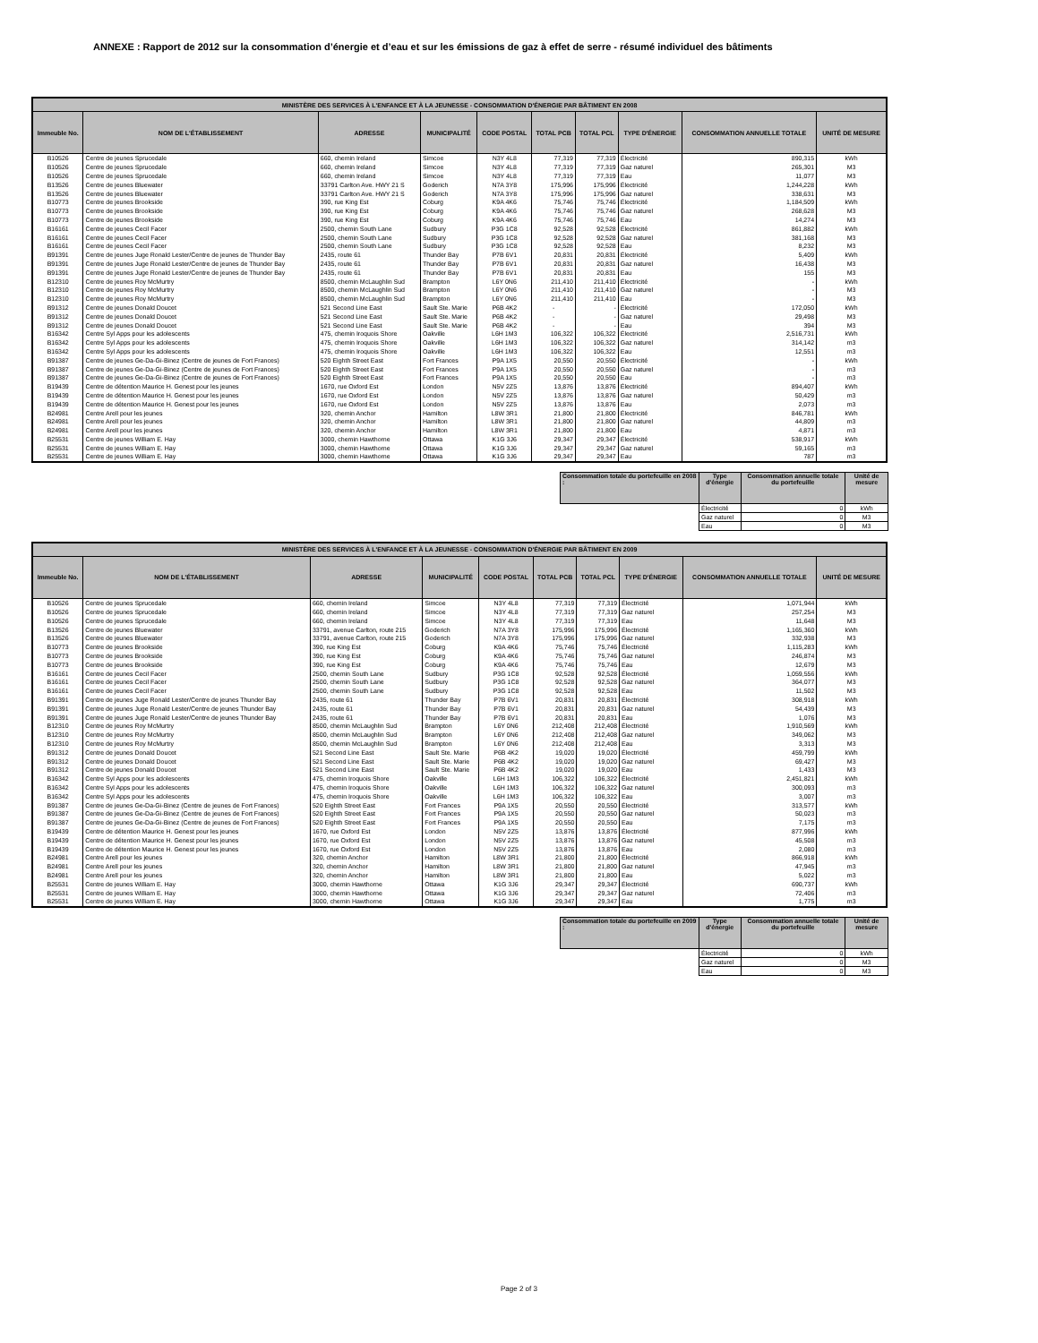ANNEXE : Rapport de 2012 sur la consommation d’énergie et d’eau et sur les émissions de gaz à effet de serre - résumé individuel des bâtiments
| MINISTÈRE DES SERVICES À L'ENFANCE ET À LA JEUNESSE - CONSOMMATION D'ÉNERGIE PAR BÂTIMENT EN 2008 | | | | | | | | | |
| --- | --- | --- | --- | --- | --- | --- | --- | --- | --- |
| Immeuble No. | NOM DE L'ÉTABLISSEMENT | ADRESSE | MUNICIPALITÉ | CODE POSTAL | TOTAL PCB | TOTAL PCL | TYPE D'ÉNERGIE | CONSOMMATION ANNUELLE TOTALE | UNITÉ DE MESURE |
| B10526 | Centre de jeunes Sprucedale | 660, chemin Ireland | Simcoe | N3Y 4L8 | 77,319 | 77,319 | Électricité | 890,315 | kWh |
| B10526 | Centre de jeunes Sprucedale | 660, chemin Ireland | Simcoe | N3Y 4L8 | 77,319 | 77,319 | Gaz naturel | 265,301 | M3 |
| B10526 | Centre de jeunes Sprucedale | 660, chemin Ireland | Simcoe | N3Y 4L8 | 77,319 | 77,319 | Eau | 11,077 | M3 |
| B13526 | Centre de jeunes Bluewater | 33791 Carlton Ave. HWY 21 S | Goderich | N7A 3Y8 | 175,996 | 175,996 | Électricité | 1,244,228 | kWh |
| B13526 | Centre de jeunes Bluewater | 33791 Carlton Ave. HWY 21 S | Goderich | N7A 3Y8 | 175,996 | 175,996 | Gaz naturel | 338,631 | M3 |
| B10773 | Centre de jeunes Brookside | 390, rue King Est | Coburg | K9A 4K6 | 75,746 | 75,746 | Électricité | 1,184,509 | kWh |
| B10773 | Centre de jeunes Brookside | 390, rue King Est | Coburg | K9A 4K6 | 75,746 | 75,746 | Gaz naturel | 268,628 | M3 |
| B10773 | Centre de jeunes Brookside | 390, rue King Est | Coburg | K9A 4K6 | 75,746 | 75,746 | Eau | 14,274 | M3 |
| B16161 | Centre de jeunes Cecil Facer | 2500, chemin South Lane | Sudbury | P3G 1C8 | 92,528 | 92,528 | Électricité | 861,882 | kWh |
| B16161 | Centre de jeunes Cecil Facer | 2500, chemin South Lane | Sudbury | P3G 1C8 | 92,528 | 92,528 | Gaz naturel | 381,168 | M3 |
| B16161 | Centre de jeunes Cecil Facer | 2500, chemin South Lane | Sudbury | P3G 1C8 | 92,528 | 92,528 | Eau | 8,232 | M3 |
| B91391 | Centre de jeunes Juge Ronald Lester/Centre de jeunes de Thunder Bay | 2435, route 61 | Thunder Bay | P7B 6V1 | 20,831 | 20,831 | Électricité | 5,409 | kWh |
| B91391 | Centre de jeunes Juge Ronald Lester/Centre de jeunes de Thunder Bay | 2435, route 61 | Thunder Bay | P7B 6V1 | 20,831 | 20,831 | Gaz naturel | 16,438 | M3 |
| B91391 | Centre de jeunes Juge Ronald Lester/Centre de jeunes de Thunder Bay | 2435, route 61 | Thunder Bay | P7B 6V1 | 20,831 | 20,831 | Eau | 155 | M3 |
| B12310 | Centre de jeunes Roy McMurtry | 8500, chemin McLaughlin Sud | Brampton | L6Y 0N6 | 211,410 | 211,410 | Électricité | - | kWh |
| B12310 | Centre de jeunes Roy McMurtry | 8500, chemin McLaughlin Sud | Brampton | L6Y 0N6 | 211,410 | 211,410 | Gaz naturel | - | M3 |
| B12310 | Centre de jeunes Roy McMurtry | 8500, chemin McLaughlin Sud | Brampton | L6Y 0N6 | 211,410 | 211,410 | Eau | - | M3 |
| B91312 | Centre de jeunes Donald Doucet | 521 Second Line East | Sault Ste. Marie | P6B 4K2 | - | - | Électricité | 172,050 | kWh |
| B91312 | Centre de jeunes Donald Doucet | 521 Second Line East | Sault Ste. Marie | P6B 4K2 | - | - | Gaz naturel | 29,498 | M3 |
| B91312 | Centre de jeunes Donald Doucet | 521 Second Line East | Sault Ste. Marie | P6B 4K2 | - | - | Eau | 394 | M3 |
| B16342 | Centre Syl Apps pour les adolescents | 475, chemin Iroquois Shore | Oakville | L6H 1M3 | 106,322 | 106,322 | Électricité | 2,516,731 | kWh |
| B16342 | Centre Syl Apps pour les adolescents | 475, chemin Iroquois Shore | Oakville | L6H 1M3 | 106,322 | 106,322 | Gaz naturel | 314,142 | m3 |
| B16342 | Centre Syl Apps pour les adolescents | 475, chemin Iroquois Shore | Oakville | L6H 1M3 | 106,322 | 106,322 | Eau | 12,551 | m3 |
| B91387 | Centre de jeunes Ge-Da-Gi-Binez (Centre de jeunes de Fort Frances) | 520 Eighth Street East | Fort Frances | P9A 1X5 | 20,550 | 20,550 | Électricité | - | kWh |
| B91387 | Centre de jeunes Ge-Da-Gi-Binez (Centre de jeunes de Fort Frances) | 520 Eighth Street East | Fort Frances | P9A 1X5 | 20,550 | 20,550 | Gaz naturel | - | m3 |
| B91387 | Centre de jeunes Ge-Da-Gi-Binez (Centre de jeunes de Fort Frances) | 520 Eighth Street East | Fort Frances | P9A 1X5 | 20,550 | 20,550 | Eau | - | m3 |
| B19439 | Centre de détention Maurice H. Genest pour les jeunes | 1670, rue Oxford Est | London | N5V 2Z5 | 13,876 | 13,876 | Électricité | 894,407 | kWh |
| B19439 | Centre de détention Maurice H. Genest pour les jeunes | 1670, rue Oxford Est | London | N5V 2Z5 | 13,876 | 13,876 | Gaz naturel | 50,429 | m3 |
| B19439 | Centre de détention Maurice H. Genest pour les jeunes | 1670, rue Oxford Est | London | N5V 2Z5 | 13,876 | 13,876 | Eau | 2,073 | m3 |
| B24981 | Centre Arell pour les jeunes | 320, chemin Anchor | Hamilton | L8W 3R1 | 21,800 | 21,800 | Électricité | 846,781 | kWh |
| B24981 | Centre Arell pour les jeunes | 320, chemin Anchor | Hamilton | L8W 3R1 | 21,800 | 21,800 | Gaz naturel | 44,809 | m3 |
| B24981 | Centre Arell pour les jeunes | 320, chemin Anchor | Hamilton | L8W 3R1 | 21,800 | 21,800 | Eau | 4,871 | m3 |
| B25531 | Centre de jeunes William E. Hay | 3000, chemin Hawthorne | Ottawa | K1G 3J6 | 29,347 | 29,347 | Électricité | 538,917 | kWh |
| B25531 | Centre de jeunes William E. Hay | 3000, chemin Hawthorne | Ottawa | K1G 3J6 | 29,347 | 29,347 | Gaz naturel | 59,165 | m3 |
| B25531 | Centre de jeunes William E. Hay | 3000, chemin Hawthorne | Ottawa | K1G 3J6 | 29,347 | 29,347 | Eau | 787 | m3 |
| Consommation totale du portefeuille en 2008 : | Type d'énergie | Consommation annuelle totale du portefeuille | Unité de mesure |
| --- | --- | --- | --- |
| | Électricité | 0 | kWh |
| | Gaz naturel | 0 | M3 |
| | Eau | 0 | M3 |
| MINISTÈRE DES SERVICES À L'ENFANCE ET À LA JEUNESSE - CONSOMMATION D'ÉNERGIE PAR BÂTIMENT EN 2009 | | | | | | | | | |
| --- | --- | --- | --- | --- | --- | --- | --- | --- | --- |
| Immeuble No. | NOM DE L'ÉTABLISSEMENT | ADRESSE | MUNICIPALITÉ | CODE POSTAL | TOTAL PCB | TOTAL PCL | TYPE D'ÉNERGIE | CONSOMMATION ANNUELLE TOTALE | UNITÉ DE MESURE |
| B10526 | Centre de jeunes Sprucedale | 660, chemin Ireland | Simcoe | N3Y 4L8 | 77,319 | 77,319 | Électricité | 1,071,944 | kWh |
| B10526 | Centre de jeunes Sprucedale | 660, chemin Ireland | Simcoe | N3Y 4L8 | 77,319 | 77,319 | Gaz naturel | 257,254 | M3 |
| B10526 | Centre de jeunes Sprucedale | 660, chemin Ireland | Simcoe | N3Y 4L8 | 77,319 | 77,319 | Eau | 11,648 | M3 |
| B13526 | Centre de jeunes Bluewater | 33791, avenue Carlton, route 215 | Goderich | N7A 3Y8 | 175,996 | 175,996 | Électricité | 1,165,360 | kWh |
| B13526 | Centre de jeunes Bluewater | 33791, avenue Carlton, route 215 | Goderich | N7A 3Y8 | 175,996 | 175,996 | Gaz naturel | 332,938 | M3 |
| B10773 | Centre de jeunes Brookside | 390, rue King Est | Coburg | K9A 4K6 | 75,746 | 75,746 | Électricité | 1,115,283 | kWh |
| B10773 | Centre de jeunes Brookside | 390, rue King Est | Coburg | K9A 4K6 | 75,746 | 75,746 | Gaz naturel | 246,874 | M3 |
| B10773 | Centre de jeunes Brookside | 390, rue King Est | Coburg | K9A 4K6 | 75,746 | 75,746 | Eau | 12,679 | M3 |
| B16161 | Centre de jeunes Cecil Facer | 2500, chemin South Lane | Sudbury | P3G 1C8 | 92,528 | 92,528 | Électricité | 1,059,556 | kWh |
| B16161 | Centre de jeunes Cecil Facer | 2500, chemin South Lane | Sudbury | P3G 1C8 | 92,528 | 92,528 | Gaz naturel | 364,077 | M3 |
| B16161 | Centre de jeunes Cecil Facer | 2500, chemin South Lane | Sudbury | P3G 1C8 | 92,528 | 92,528 | Eau | 11,502 | M3 |
| B91391 | Centre de jeunes Juge Ronald Lester/Centre de jeunes Thunder Bay | 2435, route 61 | Thunder Bay | P7B 6V1 | 20,831 | 20,831 | Électricité | 308,918 | kWh |
| B91391 | Centre de jeunes Juge Ronald Lester/Centre de jeunes Thunder Bay | 2435, route 61 | Thunder Bay | P7B 6V1 | 20,831 | 20,831 | Gaz naturel | 54,439 | M3 |
| B91391 | Centre de jeunes Juge Ronald Lester/Centre de jeunes Thunder Bay | 2435, route 61 | Thunder Bay | P7B 6V1 | 20,831 | 20,831 | Eau | 1,076 | M3 |
| B12310 | Centre de jeunes Roy McMurtry | 8500, chemin McLaughlin Sud | Brampton | L6Y 0N6 | 212,408 | 212,408 | Électricité | 1,910,569 | kWh |
| B12310 | Centre de jeunes Roy McMurtry | 8500, chemin McLaughlin Sud | Brampton | L6Y 0N6 | 212,408 | 212,408 | Gaz naturel | 349,062 | M3 |
| B12310 | Centre de jeunes Roy McMurtry | 8500, chemin McLaughlin Sud | Brampton | L6Y 0N6 | 212,408 | 212,408 | Eau | 3,313 | M3 |
| B91312 | Centre de jeunes Donald Doucet | 521 Second Line East | Sault Ste. Marie | P6B 4K2 | 19,020 | 19,020 | Électricité | 459,799 | kWh |
| B91312 | Centre de jeunes Donald Doucet | 521 Second Line East | Sault Ste. Marie | P6B 4K2 | 19,020 | 19,020 | Gaz naturel | 69,427 | M3 |
| B91312 | Centre de jeunes Donald Doucet | 521 Second Line East | Sault Ste. Marie | P6B 4K2 | 19,020 | 19,020 | Eau | 1,433 | M3 |
| B16342 | Centre Syl Apps pour les adolescents | 475, chemin Iroquois Shore | Oakville | L6H 1M3 | 106,322 | 106,322 | Électricité | 2,451,821 | kWh |
| B16342 | Centre Syl Apps pour les adolescents | 475, chemin Iroquois Shore | Oakville | L6H 1M3 | 106,322 | 106,322 | Gaz naturel | 300,093 | m3 |
| B16342 | Centre Syl Apps pour les adolescents | 475, chemin Iroquois Shore | Oakville | L6H 1M3 | 106,322 | 106,322 | Eau | 3,007 | m3 |
| B91387 | Centre de jeunes Ge-Da-Gi-Binez (Centre de jeunes de Fort Frances) | 520 Eighth Street East | Fort Frances | P9A 1X5 | 20,550 | 20,550 | Électricité | 313,577 | kWh |
| B91387 | Centre de jeunes Ge-Da-Gi-Binez (Centre de jeunes de Fort Frances) | 520 Eighth Street East | Fort Frances | P9A 1X5 | 20,550 | 20,550 | Gaz naturel | 50,023 | m3 |
| B91387 | Centre de jeunes Ge-Da-Gi-Binez (Centre de jeunes de Fort Frances) | 520 Eighth Street East | Fort Frances | P9A 1X5 | 20,550 | 20,550 | Eau | 7,175 | m3 |
| B19439 | Centre de détention Maurice H. Genest pour les jeunes | 1670, rue Oxford Est | London | N5V 2Z5 | 13,876 | 13,876 | Électricité | 877,996 | kWh |
| B19439 | Centre de détention Maurice H. Genest pour les jeunes | 1670, rue Oxford Est | London | N5V 2Z5 | 13,876 | 13,876 | Gaz naturel | 45,508 | m3 |
| B19439 | Centre de détention Maurice H. Genest pour les jeunes | 1670, rue Oxford Est | London | N5V 2Z5 | 13,876 | 13,876 | Eau | 2,080 | m3 |
| B24981 | Centre Arell pour les jeunes | 320, chemin Anchor | Hamilton | L8W 3R1 | 21,800 | 21,800 | Électricité | 866,918 | kWh |
| B24981 | Centre Arell pour les jeunes | 320, chemin Anchor | Hamilton | L8W 3R1 | 21,800 | 21,800 | Gaz naturel | 47,945 | m3 |
| B24981 | Centre Arell pour les jeunes | 320, chemin Anchor | Hamilton | L8W 3R1 | 21,800 | 21,800 | Eau | 5,022 | m3 |
| B25531 | Centre de jeunes William E. Hay | 3000, chemin Hawthorne | Ottawa | K1G 3J6 | 29,347 | 29,347 | Électricité | 690,737 | kWh |
| B25531 | Centre de jeunes William E. Hay | 3000, chemin Hawthorne | Ottawa | K1G 3J6 | 29,347 | 29,347 | Gaz naturel | 72,406 | m3 |
| B25531 | Centre de jeunes William E. Hay | 3000, chemin Hawthorne | Ottawa | K1G 3J6 | 29,347 | 29,347 | Eau | 1,775 | m3 |
| Consommation totale du portefeuille en 2009 : | Type d'énergie | Consommation annuelle totale du portefeuille | Unité de mesure |
| --- | --- | --- | --- |
| | Électricité | 0 | kWh |
| | Gaz naturel | 0 | M3 |
| | Eau | 0 | M3 |
Page 2 of 3